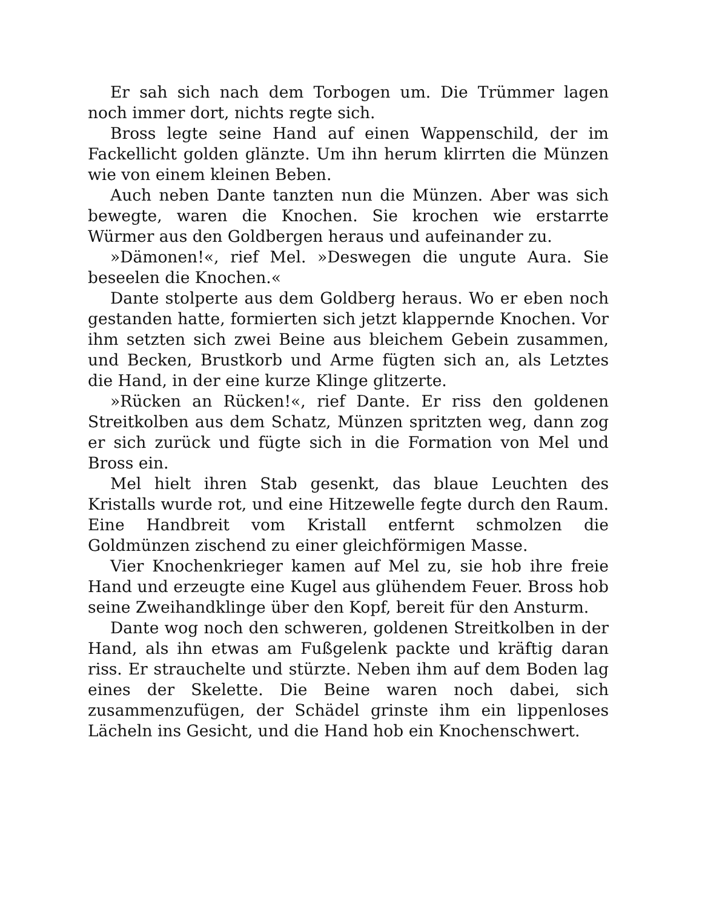Er sah sich nach dem Torbogen um. Die Trümmer lagen noch immer dort, nichts regte sich.
Bross legte seine Hand auf einen Wappenschild, der im Fackellicht golden glänzte. Um ihn herum klirrten die Münzen wie von einem kleinen Beben.
Auch neben Dante tanzten nun die Münzen. Aber was sich bewegte, waren die Knochen. Sie krochen wie erstarrte Würmer aus den Goldbergen heraus und aufeinander zu.
»Dämonen!«, rief Mel. »Deswegen die ungute Aura. Sie beseelen die Knochen.«
Dante stolperte aus dem Goldberg heraus. Wo er eben noch gestanden hatte, formierten sich jetzt klappernde Knochen. Vor ihm setzten sich zwei Beine aus bleichem Gebein zusammen, und Becken, Brustkorb und Arme fügten sich an, als Letztes die Hand, in der eine kurze Klinge glitzerte.
»Rücken an Rücken!«, rief Dante. Er riss den goldenen Streitkolben aus dem Schatz, Münzen spritzten weg, dann zog er sich zurück und fügte sich in die Formation von Mel und Bross ein.
Mel hielt ihren Stab gesenkt, das blaue Leuchten des Kristalls wurde rot, und eine Hitzewelle fegte durch den Raum. Eine Handbreit vom Kristall entfernt schmolzen die Goldmünzen zischend zu einer gleichförmigen Masse.
Vier Knochenkrieger kamen auf Mel zu, sie hob ihre freie Hand und erzeugte eine Kugel aus glühendem Feuer. Bross hob seine Zweihandklinge über den Kopf, bereit für den Ansturm.
Dante wog noch den schweren, goldenen Streitkolben in der Hand, als ihn etwas am Fußgelenk packte und kräftig daran riss. Er strauchelte und stürzte. Neben ihm auf dem Boden lag eines der Skelette. Die Beine waren noch dabei, sich zusammenzufügen, der Schädel grinste ihm ein lippenloses Lächeln ins Gesicht, und die Hand hob ein Knochenschwert.